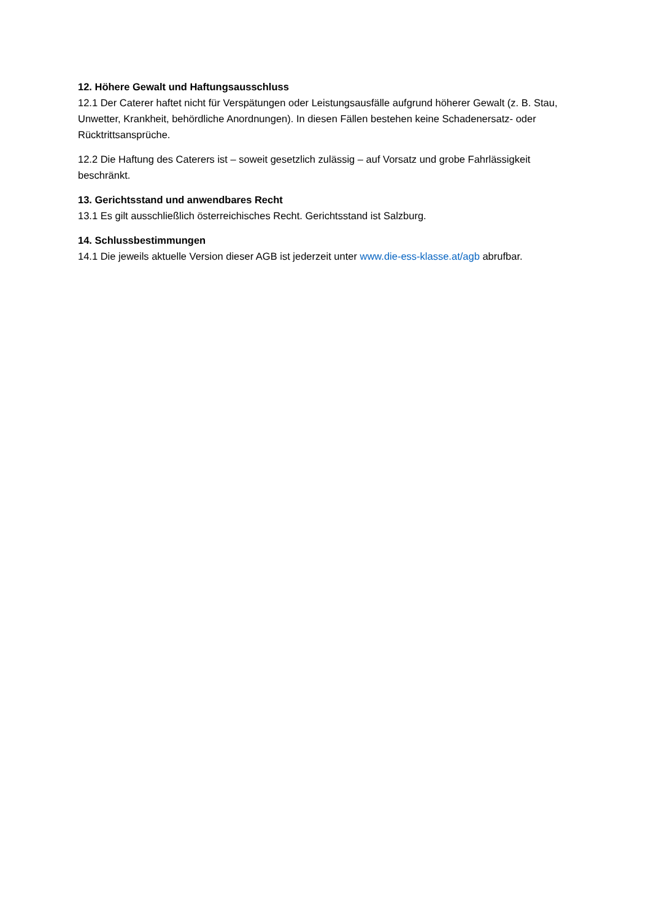12. Höhere Gewalt und Haftungsausschluss
12.1 Der Caterer haftet nicht für Verspätungen oder Leistungsausfälle aufgrund höherer Gewalt (z. B. Stau, Unwetter, Krankheit, behördliche Anordnungen). In diesen Fällen bestehen keine Schadenersatz- oder Rücktrittsansprüche.
12.2 Die Haftung des Caterers ist – soweit gesetzlich zulässig – auf Vorsatz und grobe Fahrlässigkeit beschränkt.
13. Gerichtsstand und anwendbares Recht
13.1 Es gilt ausschließlich österreichisches Recht. Gerichtsstand ist Salzburg.
14. Schlussbestimmungen
14.1 Die jeweils aktuelle Version dieser AGB ist jederzeit unter www.die-ess-klasse.at/agb abrufbar.